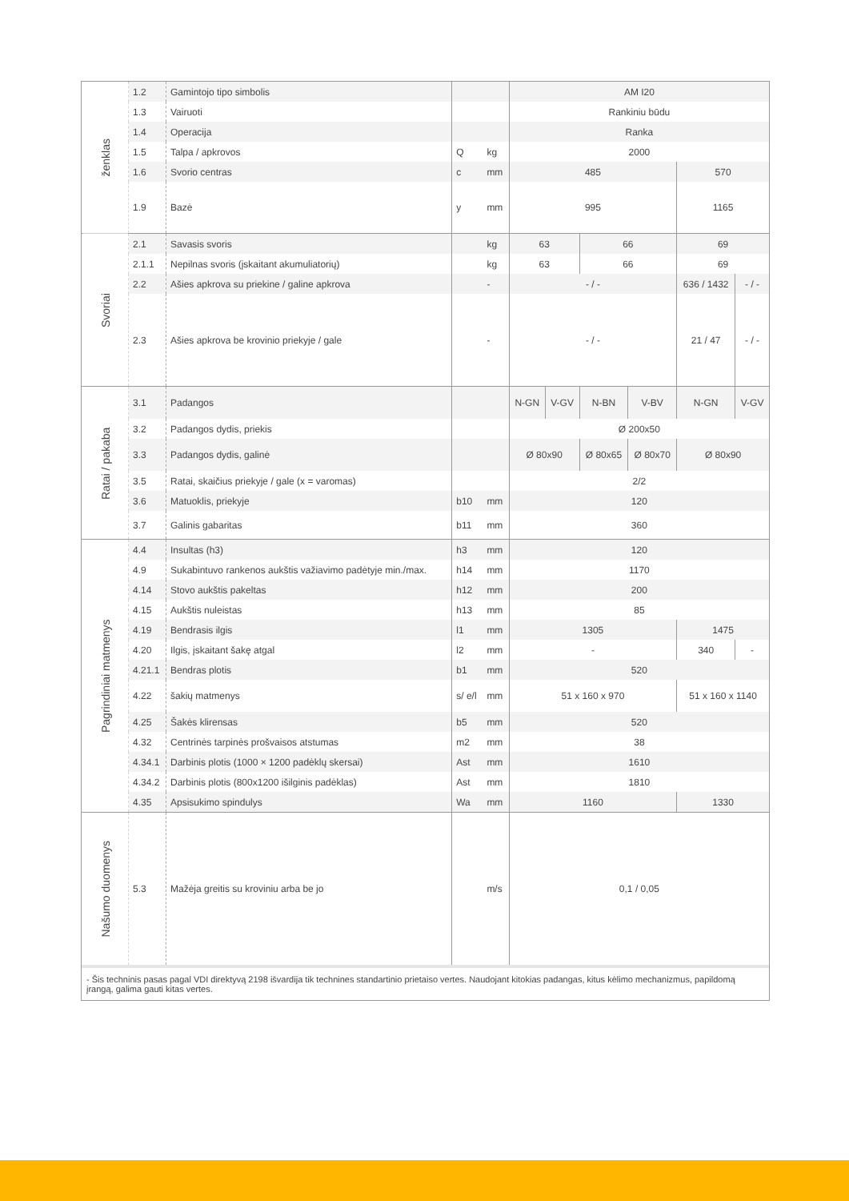| ženklas | 1.2 | Gamintojo tipo simbolis | | | AM I20 | | | | | |
| | 1.3 | Vairuoti | | | Rankiniu būdu | | | | | |
| | 1.4 | Operacija | | | Ranka | | | | | |
| | 1.5 | Talpa / apkrovos | Q | kg | 2000 | | | | | |
| | 1.6 | Svorio centras | c | mm | 485 | | | | 570 | |
| | 1.9 | Bazė | y | mm | 995 | | | | 1165 | |
| Svoriai | 2.1 | Savasis svoris | | kg | 63 | | 66 | | 69 | |
| | 2.1.1 | Nepilnas svoris (įskaitant akumuliatorių) | | kg | 63 | | 66 | | 69 | |
| | 2.2 | Ašies apkrova su priekine / galine apkrova | | - | - / - | | | | 636 / 1432 | - / - |
| | 2.3 | Ašies apkrova be krovinio priekyje / gale | | - | - / - | | | | 21 / 47 | - / - |
| Ratai / pakaba | 3.1 | Padangos | | | N-GN | V-GV | N-BN | V-BV | N-GN | V-GV |
| | 3.2 | Padangos dydis, priekis | | | Ø 200x50 | | | | | |
| | 3.3 | Padangos dydis, galinė | | | Ø 80x90 | | Ø 80x65 | Ø 80x70 | Ø 80x90 | |
| | 3.5 | Ratai, skaičius priekyje / gale (x = varomas) | | | 2/2 | | | | | |
| | 3.6 | Matuoklis, priekyje | b10 | mm | 120 | | | | | |
| | 3.7 | Galinis gabaritas | b11 | mm | 360 | | | | | |
| Pagrindiniai matmenys | 4.4 | Insultas (h3) | h3 | mm | 120 | | | | | |
| | 4.9 | Sukabintuvo rankenos aukštis važiavimo padėtyje min./max. | h14 | mm | 1170 | | | | | |
| | 4.14 | Stovo aukštis pakeltas | h12 | mm | 200 | | | | | |
| | 4.15 | Aukštis nuleistas | h13 | mm | 85 | | | | | |
| | 4.19 | Bendrasis ilgis | l1 | mm | 1305 | | | | 1475 | |
| | 4.20 | Ilgis, įskaitant šakę atgal | l2 | mm | - | | | | 340 | - |
| | 4.21.1 | Bendras plotis | b1 | mm | 520 | | | | | |
| | 4.22 | šakių matmenys | s/ e/l | mm | 51 x 160 x 970 | | | | 51 x 160 x 1140 | |
| | 4.25 | Šakės klirensas | b5 | mm | 520 | | | | | |
| | 4.32 | Centrinės tarpinės prošvaisos atstumas | m2 | mm | 38 | | | | | |
| | 4.34.1 | Darbinis plotis (1000 × 1200 padėklų skersai) | Ast | mm | 1610 | | | | | |
| | 4.34.2 | Darbinis plotis (800x1200 išilginis padėklas) | Ast | mm | 1810 | | | | | |
| | 4.35 | Apsisukimo spindulys | Wa | mm | 1160 | | | | 1330 | |
| Našumo duomenys | 5.3 | Mažėja greitis su kroviniu arba be jo | | m/s | 0,1 / 0,05 | | | | | |
- Šis techninis pasas pagal VDI direktyvą 2198 išvardija tik technines standartinio prietaiso vertes. Naudojant kitokias padangas, kitus kėlimo mechanizmus, papildomą įrangą, galima gauti kitas vertes.